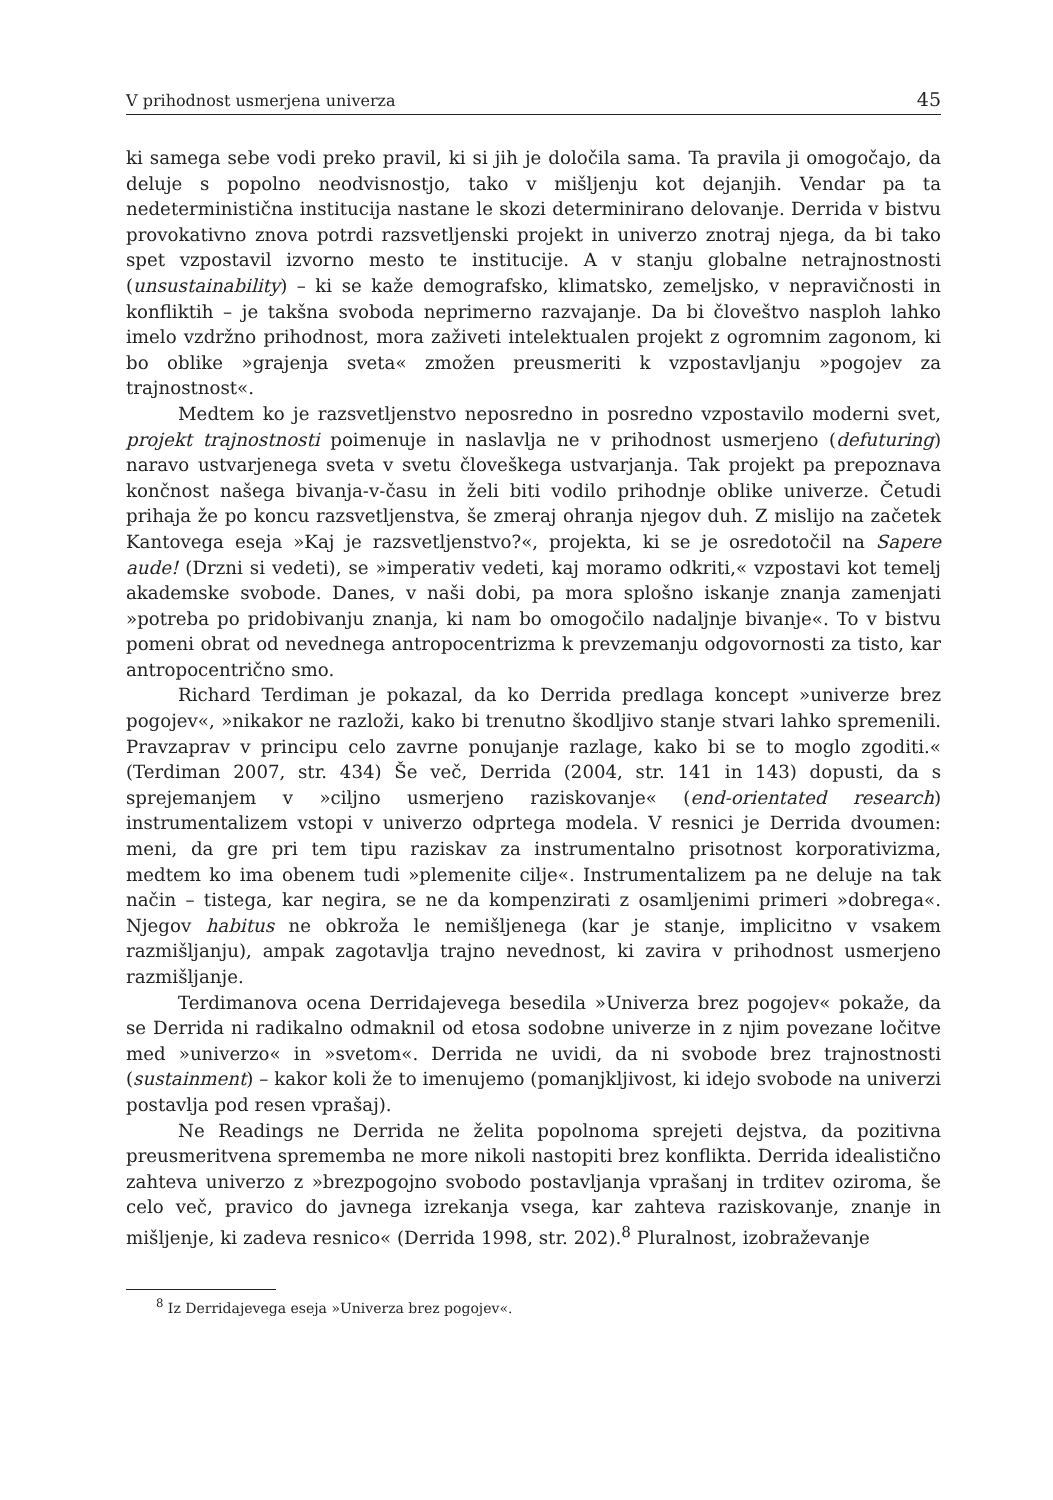V prihodnost usmerjena univerza 45
ki samega sebe vodi preko pravil, ki si jih je določila sama. Ta pravila ji omogočajo, da deluje s popolno neodvisnostjo, tako v mišljenju kot dejanjih. Vendar pa ta nedeterministična institucija nastane le skozi determinirano delovanje. Derrida v bistvu provokativno znova potrdi razsvetljenski projekt in univerzo znotraj njega, da bi tako spet vzpostavil izvorno mesto te institucije. A v stanju globalne netrajnostnosti (unsustainability) – ki se kaže demografsko, klimatsko, zemeljsko, v nepravičnosti in konfliktih – je takšna svoboda neprimerno razvajanje. Da bi človeštvo nasploh lahko imelo vzdržno prihodnost, mora zaživeti intelektualen projekt z ogromnim zagonom, ki bo oblike »grajenja sveta« zmožen preusmeriti k vzpostavljanju »pogojev za trajnostnost«.
Medtem ko je razsvetljenstvo neposredno in posredno vzpostavilo moderni svet, projekt trajnostnosti poimenuje in naslavlja ne v prihodnost usmerjeno (defuturing) naravo ustvarjenega sveta v svetu človeškega ustvarjanja. Tak projekt pa prepoznava končnost našega bivanja-v-času in želi biti vodilo prihodnje oblike univerze. Četudi prihaja že po koncu razsvetljenstva, še zmeraj ohranja njegov duh. Z mislijo na začetek Kantovega eseja »Kaj je razsvetljenstvo?«, projekta, ki se je osredotočil na Sapere aude! (Drzni si vedeti), se »imperativ vedeti, kaj moramo odkriti,« vzpostavi kot temelj akademske svobode. Danes, v naši dobi, pa mora splošno iskanje znanja zamenjati »potreba po pridobivanju znanja, ki nam bo omogočilo nadaljnje bivanje«. To v bistvu pomeni obrat od nevednega antropocentrizma k prevzemanju odgovornosti za tisto, kar antropocentrično smo.
Richard Terdiman je pokazal, da ko Derrida predlaga koncept »univerze brez pogojev«, »nikakor ne razloži, kako bi trenutno škodljivo stanje stvari lahko spremenili. Pravzaprav v principu celo zavrne ponujanje razlage, kako bi se to moglo zgoditi.« (Terdiman 2007, str. 434) Še več, Derrida (2004, str. 141 in 143) dopusti, da s sprejemanjem v »ciljno usmerjeno raziskovanje« (end-orientated research) instrumentalizem vstopi v univerzo odprtega modela. V resnici je Derrida dvoumen: meni, da gre pri tem tipu raziskav za instrumentalno prisotnost korporativizma, medtem ko ima obenem tudi »plemenite cilje«. Instrumentalizem pa ne deluje na tak način – tistega, kar negira, se ne da kompenzirati z osamljenimi primeri »dobrega«. Njegov habitus ne obkroža le nemišljenega (kar je stanje, implicitno v vsakem razmišljanju), ampak zagotavlja trajno nevednost, ki zavira v prihodnost usmerjeno razmišljanje.
Terdimanova ocena Derridajevega besedila »Univerza brez pogojev« pokaže, da se Derrida ni radikalno odmaknil od etosa sodobne univerze in z njim povezane ločitve med »univerzo« in »svetom«. Derrida ne uvidi, da ni svobode brez trajnostnosti (sustainment) – kakor koli že to imenujemo (pomanjkljivost, ki idejo svobode na univerzi postavlja pod resen vprašaj).
Ne Readings ne Derrida ne želita popolnoma sprejeti dejstva, da pozitivna preusmeritvena sprememba ne more nikoli nastopiti brez konflikta. Derrida idealistično zahteva univerzo z »brezpogojno svobodo postavljanja vprašanj in trditev oziroma, še celo več, pravico do javnega izrekanja vsega, kar zahteva raziskovanje, znanje in mišljenje, ki zadeva resnico« (Derrida 1998, str. 202).<sup>8</sup> Pluralnost, izobraževanje
<sup>8</sup> Iz Derridajevega eseja »Univerza brez pogojev«.